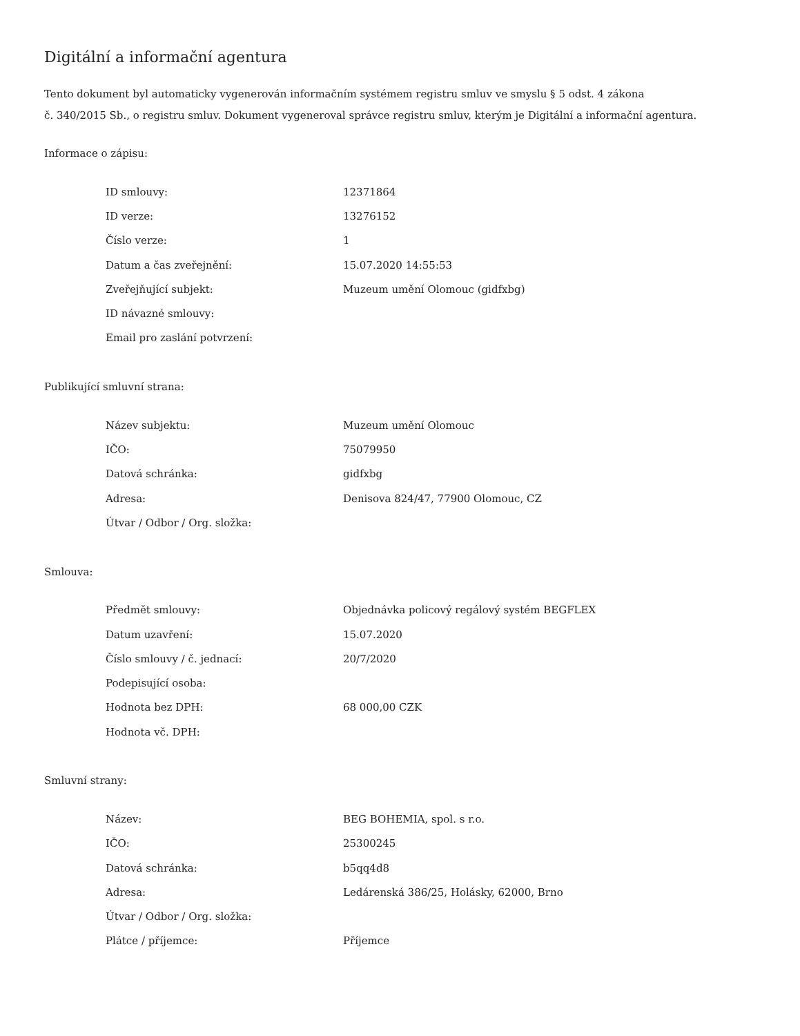Digitální a informační agentura
Tento dokument byl automaticky vygenerován informačním systémem registru smluv ve smyslu § 5 odst. 4 zákona
č. 340/2015 Sb., o registru smluv. Dokument vygeneroval správce registru smluv, kterým je Digitální a informační agentura.
Informace o zápisu:
| ID smlouvy: | 12371864 |
| ID verze: | 13276152 |
| Číslo verze: | 1 |
| Datum a čas zveřejnění: | 15.07.2020 14:55:53 |
| Zveřejňující subjekt: | Muzeum umění Olomouc (gidfxbg) |
| ID návazné smlouvy: | |
| Email pro zaslání potvrzení: | |
Publikující smluvní strana:
| Název subjektu: | Muzeum umění Olomouc |
| IČO: | 75079950 |
| Datová schránka: | gidfxbg |
| Adresa: | Denisova 824/47, 77900 Olomouc, CZ |
| Útvar / Odbor / Org. složka: | |
Smlouva:
| Předmět smlouvy: | Objednávka policový regálový systém BEGFLEX |
| Datum uzavření: | 15.07.2020 |
| Číslo smlouvy / č. jednací: | 20/7/2020 |
| Podepisující osoba: | |
| Hodnota bez DPH: | 68 000,00 CZK |
| Hodnota vč. DPH: | |
Smluvní strany:
| Název: | BEG BOHEMIA, spol. s r.o. |
| IČO: | 25300245 |
| Datová schránka: | b5qq4d8 |
| Adresa: | Ledárenská 386/25, Holásky, 62000, Brno |
| Útvar / Odbor / Org. složka: | |
| Plátce / příjemce: | Příjemce |